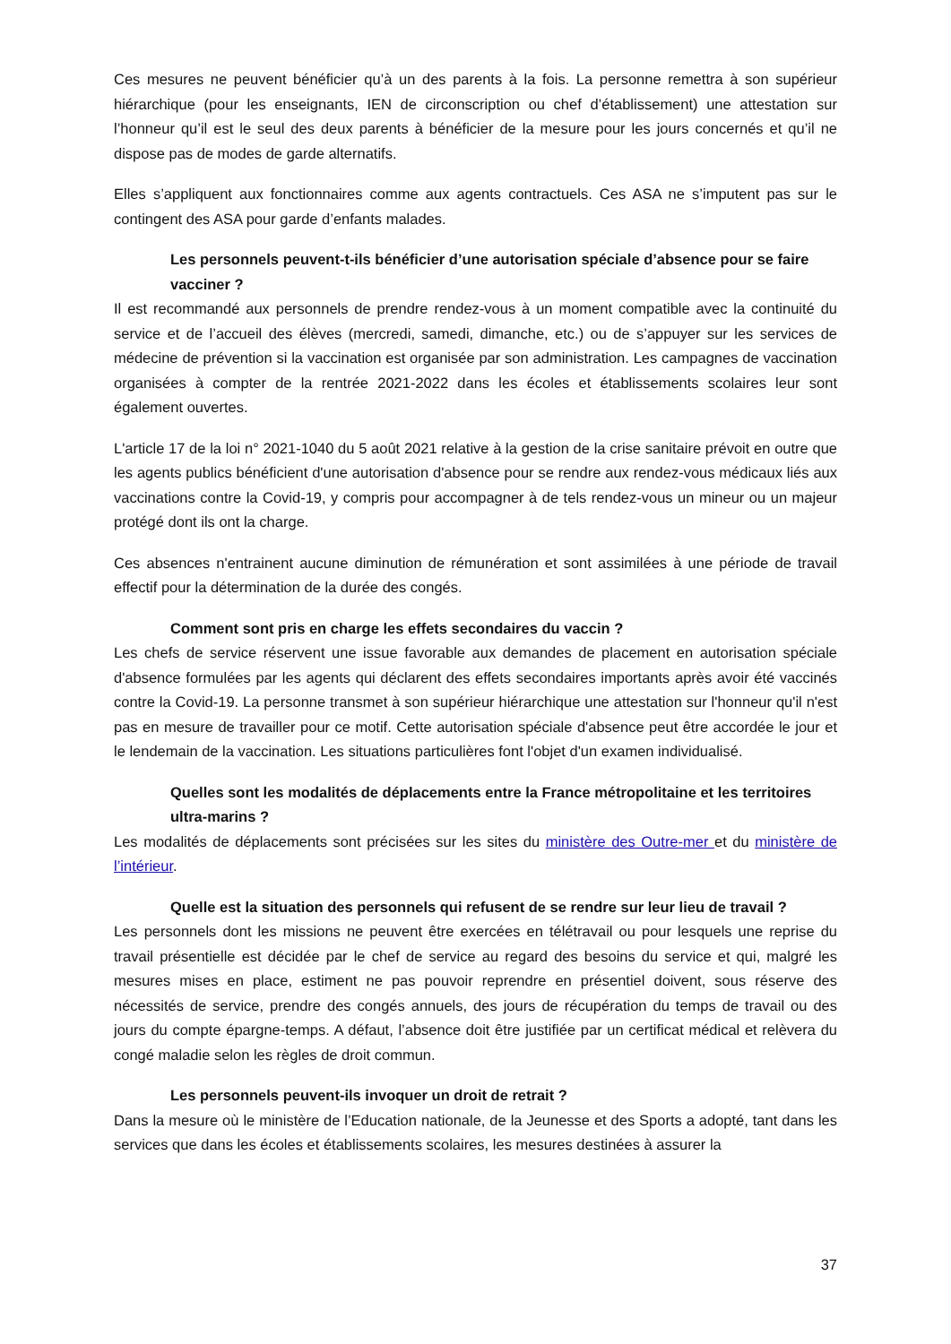Ces mesures ne peuvent bénéficier qu’à un des parents à la fois. La personne remettra à son supérieur hiérarchique (pour les enseignants, IEN de circonscription ou chef d’établissement) une attestation sur l’honneur qu’il est le seul des deux parents à bénéficier de la mesure pour les jours concernés et qu’il ne dispose pas de modes de garde alternatifs.
Elles s’appliquent aux fonctionnaires comme aux agents contractuels. Ces ASA ne s’imputent pas sur le contingent des ASA pour garde d’enfants malades.
Les personnels peuvent-t-ils bénéficier d’une autorisation spéciale d’absence pour se faire vacciner ?
Il est recommandé aux personnels de prendre rendez-vous à un moment compatible avec la continuité du service et de l’accueil des élèves (mercredi, samedi, dimanche, etc.) ou de s’appuyer sur les services de médecine de prévention si la vaccination est organisée par son administration. Les campagnes de vaccination organisées à compter de la rentrée 2021-2022 dans les écoles et établissements scolaires leur sont également ouvertes.
L'article 17 de la loi n° 2021-1040 du 5 août 2021 relative à la gestion de la crise sanitaire prévoit en outre que les agents publics bénéficient d'une autorisation d'absence pour se rendre aux rendez-vous médicaux liés aux vaccinations contre la Covid-19, y compris pour accompagner à de tels rendez-vous un mineur ou un majeur protégé dont ils ont la charge.
Ces absences n'entrainent aucune diminution de rémunération et sont assimilées à une période de travail effectif pour la détermination de la durée des congés.
Comment sont pris en charge les effets secondaires du vaccin ?
Les chefs de service réservent une issue favorable aux demandes de placement en autorisation spéciale d'absence formulées par les agents qui déclarent des effets secondaires importants après avoir été vaccinés contre la Covid-19. La personne transmet à son supérieur hiérarchique une attestation sur l'honneur qu'il n'est pas en mesure de travailler pour ce motif. Cette autorisation spéciale d'absence peut être accordée le jour et le lendemain de la vaccination. Les situations particulières font l'objet d'un examen individualisé.
Quelles sont les modalités de déplacements entre la France métropolitaine et les territoires ultra-marins ?
Les modalités de déplacements sont précisées sur les sites du ministère des Outre-mer et du ministère de l’intérieur.
Quelle est la situation des personnels qui refusent de se rendre sur leur lieu de travail ?
Les personnels dont les missions ne peuvent être exercées en télétravail ou pour lesquels une reprise du travail présentielle est décidée par le chef de service au regard des besoins du service et qui, malgré les mesures mises en place, estiment ne pas pouvoir reprendre en présentiel doivent, sous réserve des nécessités de service, prendre des congés annuels, des jours de récupération du temps de travail ou des jours du compte épargne-temps. A défaut, l’absence doit être justifiée par un certificat médical et relèvera du congé maladie selon les règles de droit commun.
Les personnels peuvent-ils invoquer un droit de retrait ?
Dans la mesure où le ministère de l’Education nationale, de la Jeunesse et des Sports a adopté, tant dans les services que dans les écoles et établissements scolaires, les mesures destinées à assurer la
37